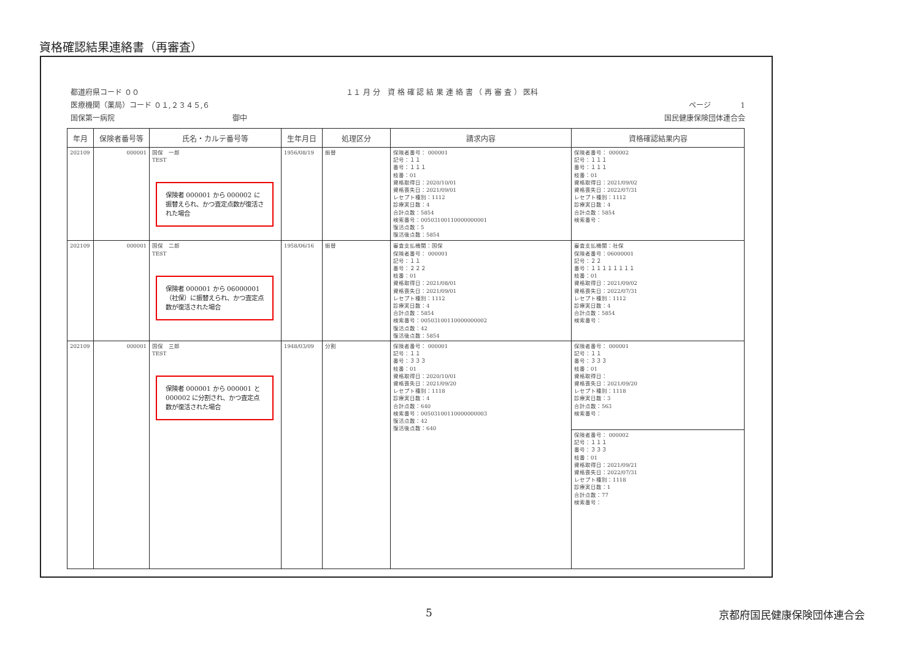資格確認結果連絡書（再審査）
都道府県コード ００ １１ 月 分　資 格 確 認 結 果 連 絡 書 （ 再 審 査 ） 医科
医療機関（薬局）コード ０１,２３４５,６ ページ　　　　1
国保第一病院　　　　　　　　　　　　　　　　御中 国民健康保険団体連合会
| 年月 | 保険者番号等 | 氏名・カルテ番号等 | 生年月日 | 処理区分 | 請求内容 | 資格確認結果内容 |
| --- | --- | --- | --- | --- | --- | --- |
| 202109 | 000001 | 国保 一郎 TEST 保険者 000001 から 000002 に振替えられ、かつ査定点数が復活された場合 | 1956/08/19 | 振替 | 保険者番号： 000001 記号：１１ 番号：１１１ 枝番：01 資格取得日：2020/10/01 資格喪失日：2021/09/01 レセプト種別：1112 診療実日数：4 合計点数：5854 検索番号：00503100110000000001 復活点数：5 復活後点数：5854 | 保険者番号： 000002 記号：１１１ 番号：１１１ 枝番：01 資格取得日：2021/09/02 資格喪失日：2022/07/31 レセプト種別：1112 診療実日数：4 合計点数：5854 検索番号： |
| 202109 | 000001 | 国保 二郎 TEST 保険者 000001 から 06000001（社保）に振替えられ、かつ査定点数が復活された場合 | 1958/06/16 | 振替 | 審査支払機関：国保 保険者番号： 000001 記号：１１ 番号：２２２ 枝番：01 資格取得日：2021/08/01 資格喪失日：2021/09/01 レセプト種別：1112 診療実日数：4 合計点数：5854 検索番号：00503100110000000002 復活点数：42 復活後点数：5854 | 審査支払機関：社保 保険者番号：06000001 記号：２２ 番号：１１１１１１１１ 枝番：01 資格取得日：2021/09/02 資格喪失日：2022/07/31 レセプト種別：1112 診療実日数：4 合計点数：5854 検索番号： |
| 202109 | 000001 | 国保 三郎 TEST 保険者 000001 から 000001 と 000002 に分割され、かつ査定点数が復活された場合 | 1948/03/09 | 分割 | 保険者番号： 000001 記号：１１ 番号：３３３ 枝番：01 資格取得日：2020/10/01 資格喪失日：2021/09/20 レセプト種別：1118 診療実日数：4 合計点数：640 検索番号：00503100110000000003 復活点数：42 復活後点数：640 | 保険者番号： 000001 記号：１１ 番号：３３３ 枝番：01 資格取得日： 資格喪失日：2021/09/20 レセプト種別：1118 診療実日数：3 合計点数：563 検索番号： 保険者番号： 000002 記号：１１１ 番号：３３３ 枝番：01 資格取得日：2021/09/21 資格喪失日：2022/07/31 レセプト種別：1118 診療実日数：1 合計点数：77 検索番号： |
5 京都府国民健康保険団体連合会